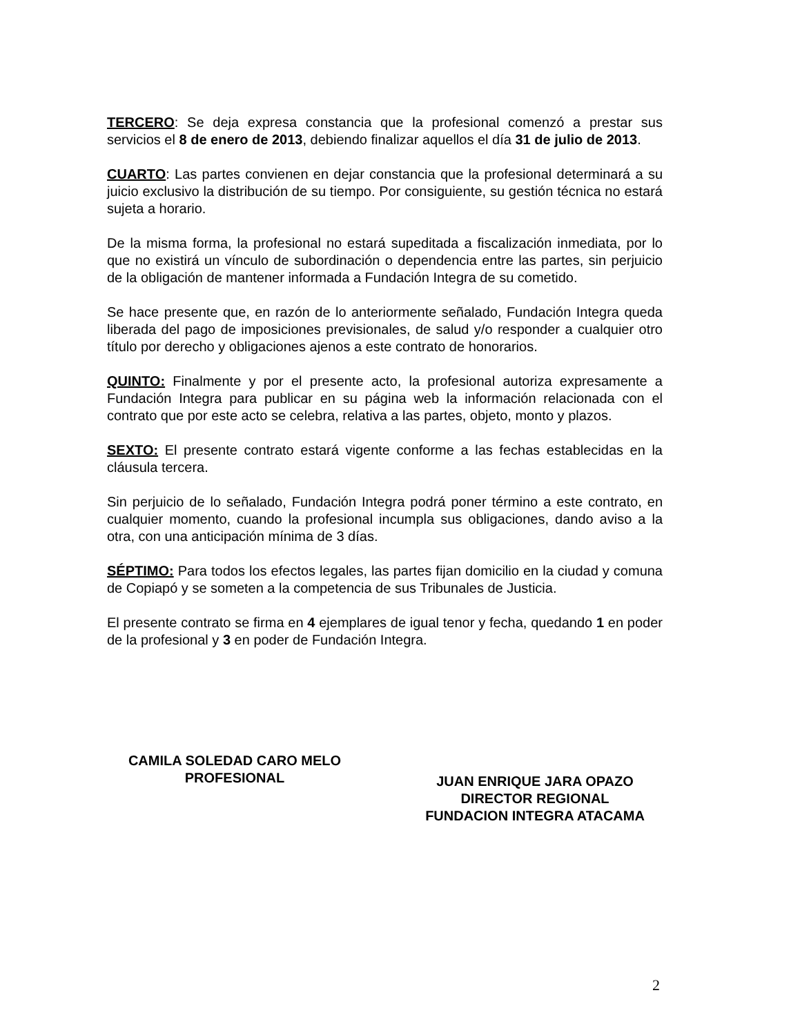TERCERO: Se deja expresa constancia que la profesional comenzó a prestar sus servicios el 8 de enero de 2013, debiendo finalizar aquellos el día 31 de julio de 2013.
CUARTO: Las partes convienen en dejar constancia que la profesional determinará a su juicio exclusivo la distribución de su tiempo. Por consiguiente, su gestión técnica no estará sujeta a horario.
De la misma forma, la profesional no estará supeditada a fiscalización inmediata, por lo que no existirá un vínculo de subordinación o dependencia entre las partes, sin perjuicio de la obligación de mantener informada a Fundación Integra de su cometido.
Se hace presente que, en razón de lo anteriormente señalado, Fundación Integra queda liberada del pago de imposiciones previsionales, de salud y/o responder a cualquier otro título por derecho y obligaciones ajenos a este contrato de honorarios.
QUINTO: Finalmente y por el presente acto, la profesional autoriza expresamente a Fundación Integra para publicar en su página web la información relacionada con el contrato que por este acto se celebra, relativa a las partes, objeto, monto y plazos.
SEXTO: El presente contrato estará vigente conforme a las fechas establecidas en la cláusula tercera.
Sin perjuicio de lo señalado, Fundación Integra podrá poner término a este contrato, en cualquier momento, cuando la profesional incumpla sus obligaciones, dando aviso a la otra, con una anticipación mínima de 3 días.
SÉPTIMO: Para todos los efectos legales, las partes fijan domicilio en la ciudad y comuna de Copiapó y se someten a la competencia de sus Tribunales de Justicia.
El presente contrato se firma en 4 ejemplares de igual tenor y fecha, quedando 1 en poder de la profesional y 3 en poder de Fundación Integra.
CAMILA SOLEDAD CARO MELO
PROFESIONAL
JUAN ENRIQUE JARA OPAZO
DIRECTOR REGIONAL
FUNDACION INTEGRA ATACAMA
2